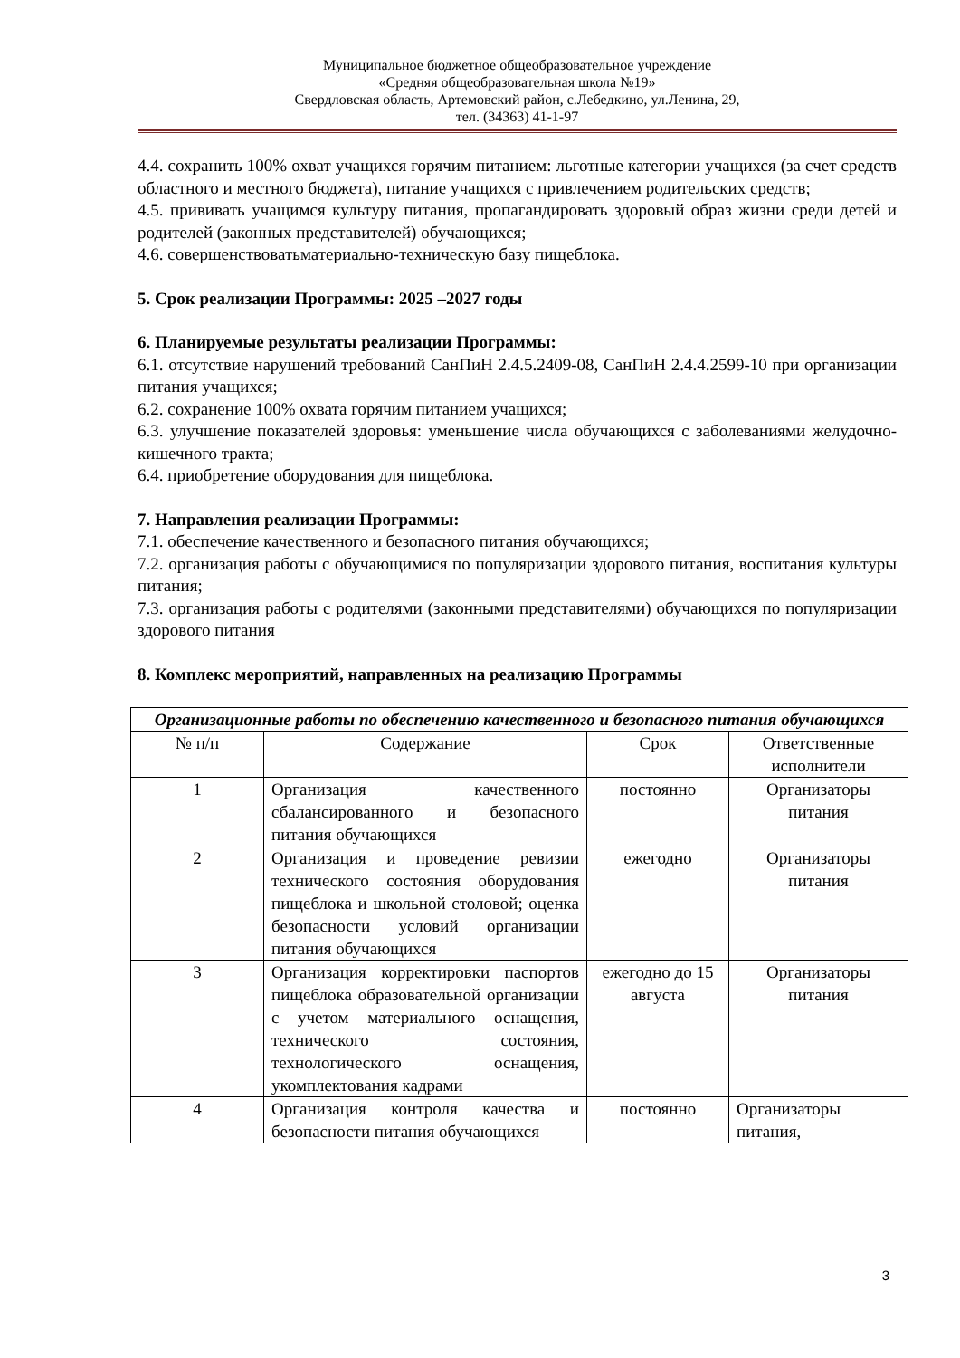Муниципальное бюджетное общеобразовательное учреждение
«Средняя общеобразовательная школа №19»
Свердловская область, Артемовский район, с.Лебедкино, ул.Ленина, 29,
тел. (34363) 41-1-97
4.4. сохранить 100% охват учащихся горячим питанием: льготные категории учащихся (за счет средств областного и местного бюджета), питание учащихся с привлечением родительских средств;
4.5. прививать учащимся культуру питания, пропагандировать здоровый образ жизни среди детей и родителей (законных представителей) обучающихся;
4.6. совершенствоватьматериально-техническую базу пищеблока.
5. Срок реализации Программы: 2025 –2027 годы
6. Планируемые результаты реализации Программы:
6.1. отсутствие нарушений требований СанПиН 2.4.5.2409-08, СанПиН 2.4.4.2599-10 при организации питания учащихся;
6.2. сохранение 100% охвата горячим питанием учащихся;
6.3. улучшение показателей здоровья: уменьшение числа обучающихся с заболеваниями желудочно-кишечного тракта;
6.4. приобретение оборудования для пищеблока.
7. Направления реализации Программы:
7.1. обеспечение качественного и безопасного питания обучающихся;
7.2. организация работы с обучающимися по популяризации здорового питания, воспитания культуры питания;
7.3. организация работы с родителями (законными представителями) обучающихся по популяризации здорового питания
8. Комплекс мероприятий, направленных на реализацию Программы
| Организационные работы по обеспечению качественного и безопасного питания обучающихся | | | |
| --- | --- | --- | --- |
| № п/п | Содержание | Срок | Ответственные исполнители |
| 1 | Организация качественного сбалансированного и безопасного питания обучающихся | постоянно | Организаторы питания |
| 2 | Организация и проведение ревизии технического состояния оборудования пищеблока и школьной столовой; оценка безопасности условий организации питания обучающихся | ежегодно | Организаторы питания |
| 3 | Организация корректировки паспортов пищеблока образовательной организации с учетом материального оснащения, технического состояния, технологического оснащения, укомплектования кадрами | ежегодно до 15 августа | Организаторы питания |
| 4 | Организация контроля качества и безопасности питания обучающихся | постоянно | Организаторы питания, |
3